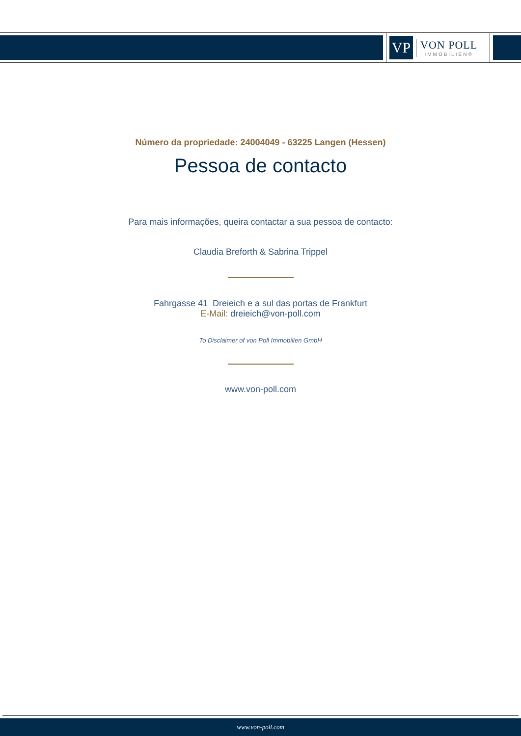VP
VON POLL
IMMOBILIEN®
Número da propriedade: 24004049 - 63225 Langen (Hessen)
Pessoa de contacto
Para mais informações, queira contactar a sua pessoa de contacto:
Claudia Breforth & Sabrina Trippel
Fahrgasse 41 Dreieich e a sul das portas de Frankfurt
E-Mail: dreieich@von-poll.com
To Disclaimer of von Poll Immobilien GmbH
www.von-poll.com
www.von-poll.com